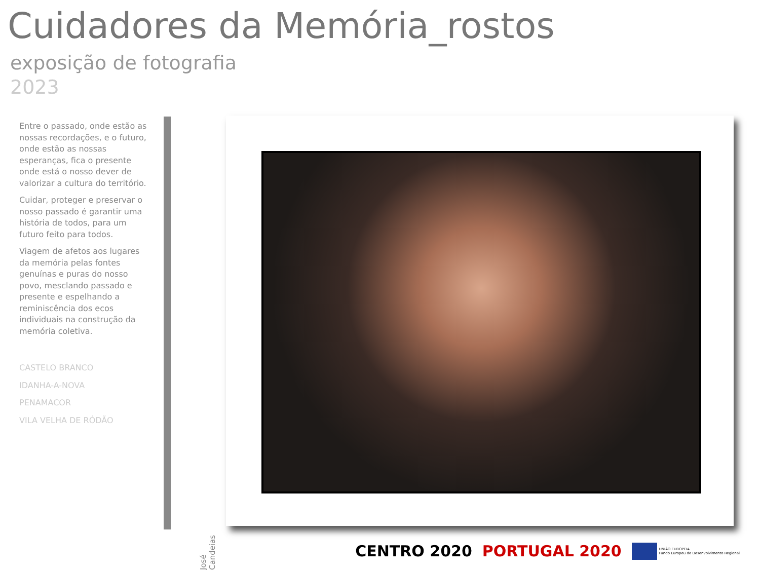Cuidadores da Memória_rostos
exposição de fotografia
2023
Entre o passado, onde estão as nossas recordações, e o futuro, onde estão as nossas esperanças, fica o presente onde está o nosso dever de valorizar a cultura do território.
Cuidar, proteger e preservar o nosso passado é garantir uma história de todos, para um futuro feito para todos.
Viagem de afetos aos lugares da memória pelas fontes genuínas e puras do nosso povo, mesclando passado e presente e espelhando a reminiscência dos ecos individuais na construção da memória coletiva.
CASTELO BRANCO
IDANHA-A-NOVA
PENAMACOR
VILA VELHA DE RÓDÃO
José Candeias
CENTRO 2020 PORTUGAL 2020 UNIÃO EUROPEIA
Fundo Europeu de Desenvolvimento Regional